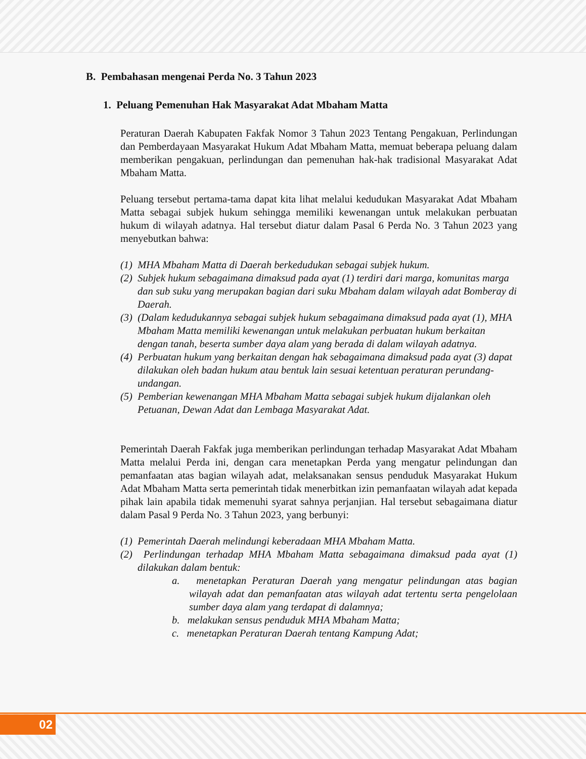B. Pembahasan mengenai Perda No. 3 Tahun 2023
1. Peluang Pemenuhan Hak Masyarakat Adat Mbaham Matta
Peraturan Daerah Kabupaten Fakfak Nomor 3 Tahun 2023 Tentang Pengakuan, Perlindungan dan Pemberdayaan Masyarakat Hukum Adat Mbaham Matta, memuat beberapa peluang dalam memberikan pengakuan, perlindungan dan pemenuhan hak-hak tradisional Masyarakat Adat Mbaham Matta.
Peluang tersebut pertama-tama dapat kita lihat melalui kedudukan Masyarakat Adat Mbaham Matta sebagai subjek hukum sehingga memiliki kewenangan untuk melakukan perbuatan hukum di wilayah adatnya. Hal tersebut diatur dalam Pasal 6 Perda No. 3 Tahun 2023 yang menyebutkan bahwa:
(1) MHA Mbaham Matta di Daerah berkedudukan sebagai subjek hukum.
(2) Subjek hukum sebagaimana dimaksud pada ayat (1) terdiri dari marga, komunitas marga dan sub suku yang merupakan bagian dari suku Mbaham dalam wilayah adat Bomberay di Daerah.
(3) (Dalam kedudukannya sebagai subjek hukum sebagaimana dimaksud pada ayat (1), MHA Mbaham Matta memiliki kewenangan untuk melakukan perbuatan hukum berkaitan dengan tanah, beserta sumber daya alam yang berada di dalam wilayah adatnya.
(4) Perbuatan hukum yang berkaitan dengan hak sebagaimana dimaksud pada ayat (3) dapat dilakukan oleh badan hukum atau bentuk lain sesuai ketentuan peraturan perundang-undangan.
(5) Pemberian kewenangan MHA Mbaham Matta sebagai subjek hukum dijalankan oleh Petuanan, Dewan Adat dan Lembaga Masyarakat Adat.
Pemerintah Daerah Fakfak juga memberikan perlindungan terhadap Masyarakat Adat Mbaham Matta melalui Perda ini, dengan cara menetapkan Perda yang mengatur pelindungan dan pemanfaatan atas bagian wilayah adat, melaksanakan sensus penduduk Masyarakat Hukum Adat Mbaham Matta serta pemerintah tidak menerbitkan izin pemanfaatan wilayah adat kepada pihak lain apabila tidak memenuhi syarat sahnya perjanjian. Hal tersebut sebagaimana diatur dalam Pasal 9 Perda No. 3 Tahun 2023, yang berbunyi:
(1) Pemerintah Daerah melindungi keberadaan MHA Mbaham Matta.
(2) Perlindungan terhadap MHA Mbaham Matta sebagaimana dimaksud pada ayat (1) dilakukan dalam bentuk:
a. menetapkan Peraturan Daerah yang mengatur pelindungan atas bagian wilayah adat dan pemanfaatan atas wilayah adat tertentu serta pengelolaan sumber daya alam yang terdapat di dalamnya;
b. melakukan sensus penduduk MHA Mbaham Matta;
c. menetapkan Peraturan Daerah tentang Kampung Adat;
02